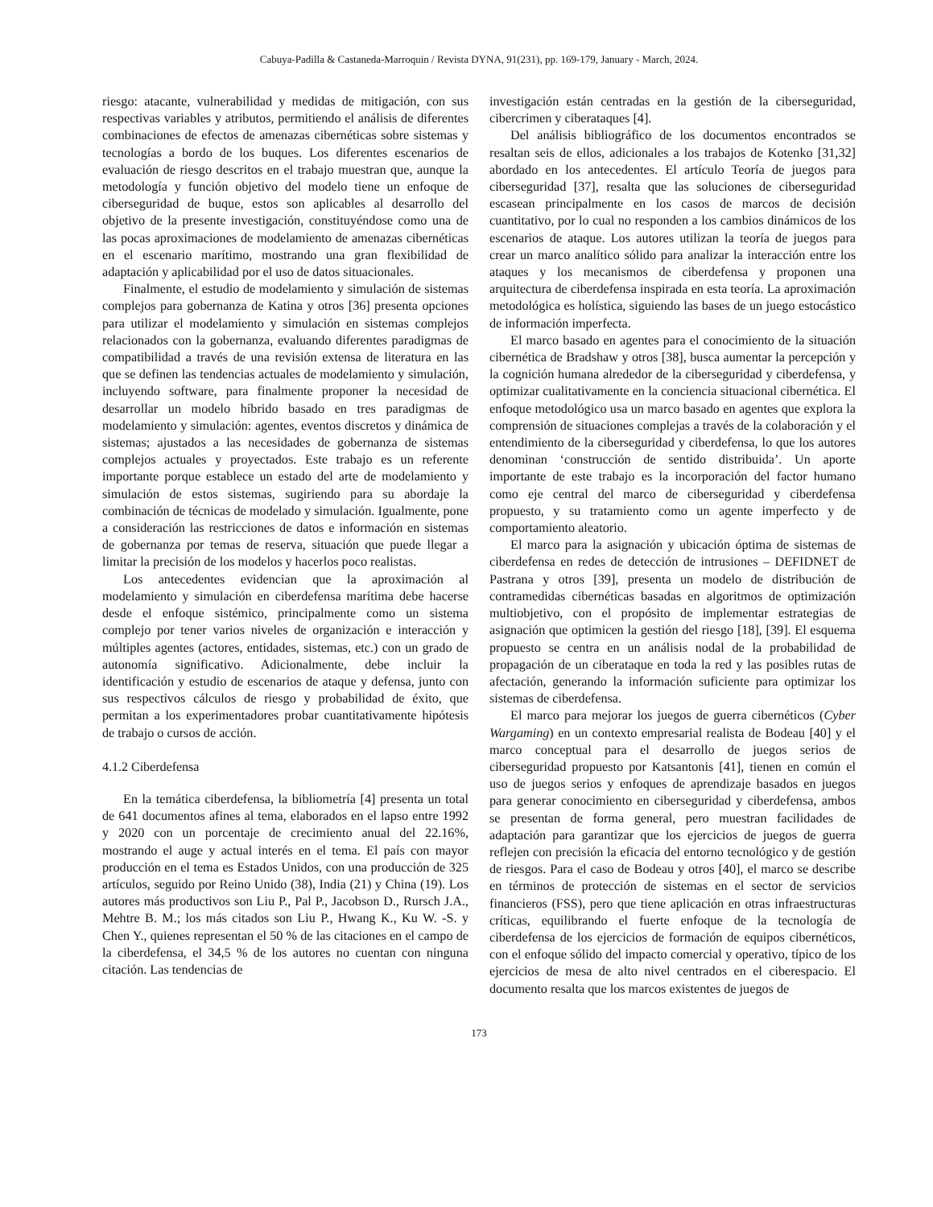Cabuya-Padilla & Castaneda-Marroquin / Revista DYNA, 91(231), pp. 169-179, January - March, 2024.
riesgo: atacante, vulnerabilidad y medidas de mitigación, con sus respectivas variables y atributos, permitiendo el análisis de diferentes combinaciones de efectos de amenazas cibernéticas sobre sistemas y tecnologías a bordo de los buques. Los diferentes escenarios de evaluación de riesgo descritos en el trabajo muestran que, aunque la metodología y función objetivo del modelo tiene un enfoque de ciberseguridad de buque, estos son aplicables al desarrollo del objetivo de la presente investigación, constituyéndose como una de las pocas aproximaciones de modelamiento de amenazas cibernéticas en el escenario marítimo, mostrando una gran flexibilidad de adaptación y aplicabilidad por el uso de datos situacionales.
Finalmente, el estudio de modelamiento y simulación de sistemas complejos para gobernanza de Katina y otros [36] presenta opciones para utilizar el modelamiento y simulación en sistemas complejos relacionados con la gobernanza, evaluando diferentes paradigmas de compatibilidad a través de una revisión extensa de literatura en las que se definen las tendencias actuales de modelamiento y simulación, incluyendo software, para finalmente proponer la necesidad de desarrollar un modelo híbrido basado en tres paradigmas de modelamiento y simulación: agentes, eventos discretos y dinámica de sistemas; ajustados a las necesidades de gobernanza de sistemas complejos actuales y proyectados. Este trabajo es un referente importante porque establece un estado del arte de modelamiento y simulación de estos sistemas, sugiriendo para su abordaje la combinación de técnicas de modelado y simulación. Igualmente, pone a consideración las restricciones de datos e información en sistemas de gobernanza por temas de reserva, situación que puede llegar a limitar la precisión de los modelos y hacerlos poco realistas.
Los antecedentes evidencian que la aproximación al modelamiento y simulación en ciberdefensa marítima debe hacerse desde el enfoque sistémico, principalmente como un sistema complejo por tener varios niveles de organización e interacción y múltiples agentes (actores, entidades, sistemas, etc.) con un grado de autonomía significativo. Adicionalmente, debe incluir la identificación y estudio de escenarios de ataque y defensa, junto con sus respectivos cálculos de riesgo y probabilidad de éxito, que permitan a los experimentadores probar cuantitativamente hipótesis de trabajo o cursos de acción.
4.1.2 Ciberdefensa
En la temática ciberdefensa, la bibliometría [4] presenta un total de 641 documentos afines al tema, elaborados en el lapso entre 1992 y 2020 con un porcentaje de crecimiento anual del 22.16%, mostrando el auge y actual interés en el tema. El país con mayor producción en el tema es Estados Unidos, con una producción de 325 artículos, seguido por Reino Unido (38), India (21) y China (19). Los autores más productivos son Liu P., Pal P., Jacobson D., Rursch J.A., Mehtre B. M.; los más citados son Liu P., Hwang K., Ku W. -S. y Chen Y., quienes representan el 50 % de las citaciones en el campo de la ciberdefensa, el 34,5 % de los autores no cuentan con ninguna citación. Las tendencias de
investigación están centradas en la gestión de la ciberseguridad, cibercrimen y ciberataques [4].
Del análisis bibliográfico de los documentos encontrados se resaltan seis de ellos, adicionales a los trabajos de Kotenko [31,32] abordado en los antecedentes. El artículo Teoría de juegos para ciberseguridad [37], resalta que las soluciones de ciberseguridad escasean principalmente en los casos de marcos de decisión cuantitativo, por lo cual no responden a los cambios dinámicos de los escenarios de ataque. Los autores utilizan la teoría de juegos para crear un marco analítico sólido para analizar la interacción entre los ataques y los mecanismos de ciberdefensa y proponen una arquitectura de ciberdefensa inspirada en esta teoría. La aproximación metodológica es holística, siguiendo las bases de un juego estocástico de información imperfecta.
El marco basado en agentes para el conocimiento de la situación cibernética de Bradshaw y otros [38], busca aumentar la percepción y la cognición humana alrededor de la ciberseguridad y ciberdefensa, y optimizar cualitativamente en la conciencia situacional cibernética. El enfoque metodológico usa un marco basado en agentes que explora la comprensión de situaciones complejas a través de la colaboración y el entendimiento de la ciberseguridad y ciberdefensa, lo que los autores denominan ‘construcción de sentido distribuida’. Un aporte importante de este trabajo es la incorporación del factor humano como eje central del marco de ciberseguridad y ciberdefensa propuesto, y su tratamiento como un agente imperfecto y de comportamiento aleatorio.
El marco para la asignación y ubicación óptima de sistemas de ciberdefensa en redes de detección de intrusiones – DEFIDNET de Pastrana y otros [39], presenta un modelo de distribución de contramedidas cibernéticas basadas en algoritmos de optimización multiobjetivo, con el propósito de implementar estrategias de asignación que optimicen la gestión del riesgo [18], [39]. El esquema propuesto se centra en un análisis nodal de la probabilidad de propagación de un ciberataque en toda la red y las posibles rutas de afectación, generando la información suficiente para optimizar los sistemas de ciberdefensa.
El marco para mejorar los juegos de guerra cibernéticos (Cyber Wargaming) en un contexto empresarial realista de Bodeau [40] y el marco conceptual para el desarrollo de juegos serios de ciberseguridad propuesto por Katsantonis [41], tienen en común el uso de juegos serios y enfoques de aprendizaje basados en juegos para generar conocimiento en ciberseguridad y ciberdefensa, ambos se presentan de forma general, pero muestran facilidades de adaptación para garantizar que los ejercicios de juegos de guerra reflejen con precisión la eficacia del entorno tecnológico y de gestión de riesgos. Para el caso de Bodeau y otros [40], el marco se describe en términos de protección de sistemas en el sector de servicios financieros (FSS), pero que tiene aplicación en otras infraestructuras críticas, equilibrando el fuerte enfoque de la tecnología de ciberdefensa de los ejercicios de formación de equipos cibernéticos, con el enfoque sólido del impacto comercial y operativo, típico de los ejercicios de mesa de alto nivel centrados en el ciberespacio. El documento resalta que los marcos existentes de juegos de
173